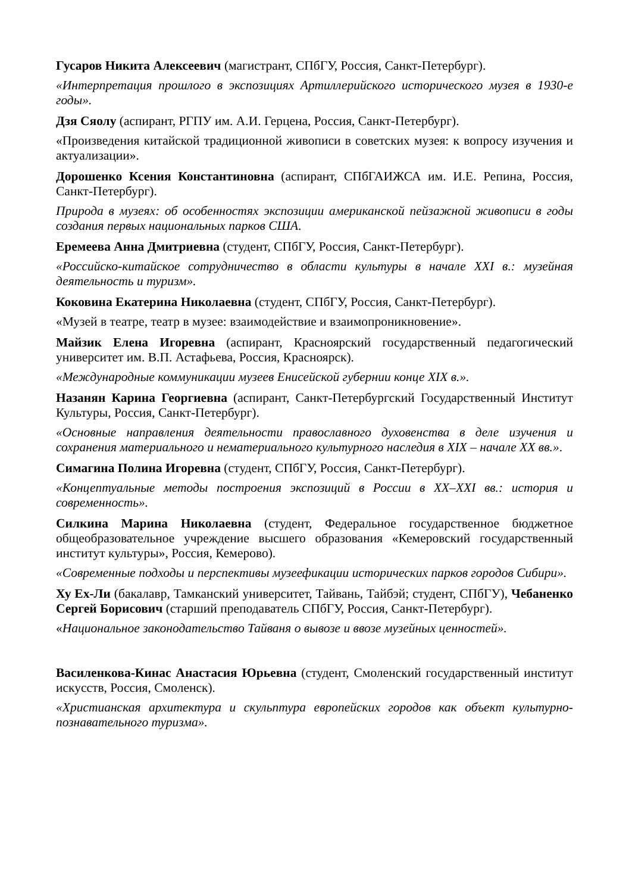Гусаров Никита Алексеевич (магистрант, СПбГУ, Россия, Санкт-Петербург).
«Интерпретация прошлого в экспозициях Артиллерийского исторического музея в 1930-е годы».
Дзя Сяолу (аспирант, РГПУ им. А.И. Герцена, Россия, Санкт-Петербург).
«Произведения китайской традиционной живописи в советских музея: к вопросу изучения и актуализации».
Дорошенко Ксения Константиновна (аспирант, СПбГАИЖСА им. И.Е. Репина, Россия, Санкт-Петербург).
Природа в музеях: об особенностях экспозиции американской пейзажной живописи в годы создания первых национальных парков США.
Еремеева Анна Дмитриевна (студент, СПбГУ, Россия, Санкт-Петербург).
«Российско-китайское сотрудничество в области культуры в начале XXI в.: музейная деятельность и туризм».
Коковина Екатерина Николаевна (студент, СПбГУ, Россия, Санкт-Петербург).
«Музей в театре, театр в музее: взаимодействие и взаимопроникновение».
Майзик Елена Игоревна (аспирант, Красноярский государственный педагогический университет им. В.П. Астафьева, Россия, Красноярск).
«Международные коммуникации музеев Енисейской губернии конце XIX в.».
Назанян Карина Георгиевна (аспирант, Санкт-Петербургский Государственный Институт Культуры, Россия, Санкт-Петербург).
«Основные направления деятельности православного духовенства в деле изучения и сохранения материального и нематериального культурного наследия в XIX – начале XX вв.».
Симагина Полина Игоревна (студент, СПбГУ, Россия, Санкт-Петербург).
«Концептуальные методы построения экспозиций в России в XX–XXI вв.: история и современность».
Силкина Марина Николаевна (студент, Федеральное государственное бюджетное общеобразовательное учреждение высшего образования «Кемеровский государственный институт культуры», Россия, Кемерово).
«Современные подходы и перспективы музеефикации исторических парков городов Сибири».
Ху Ех-Ли (бакалавр, Тамканский университет, Тайвань, Тайбэй; студент, СПбГУ), Чебаненко Сергей Борисович (старший преподаватель СПбГУ, Россия, Санкт-Петербург).
«Национальное законодательство Тайваня о вывозе и ввозе музейных ценностей».
Василенкова-Кинас Анастасия Юрьевна (студент, Смоленский государственный институт искусств, Россия, Смоленск).
«Христианская архитектура и скульптура европейских городов как объект культурно-познавательного туризма».